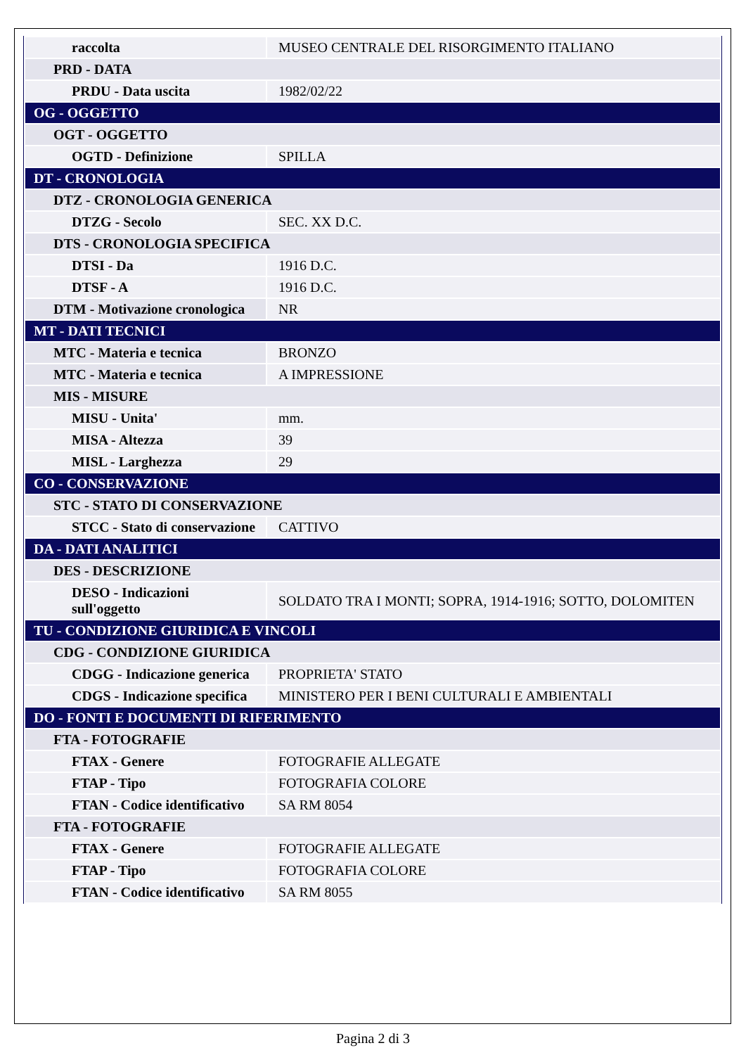| raccolta | MUSEO CENTRALE DEL RISORGIMENTO ITALIANO |
| PRD - DATA | |
| PRDU - Data uscita | 1982/02/22 |
| OG - OGGETTO | |
| OGT - OGGETTO | |
| OGTD - Definizione | SPILLA |
| DT - CRONOLOGIA | |
| DTZ - CRONOLOGIA GENERICA | |
| DTZG - Secolo | SEC. XX D.C. |
| DTS - CRONOLOGIA SPECIFICA | |
| DTSI - Da | 1916 D.C. |
| DTSF - A | 1916 D.C. |
| DTM - Motivazione cronologica | NR |
| MT - DATI TECNICI | |
| MTC - Materia e tecnica | BRONZO |
| MTC - Materia e tecnica | A IMPRESSIONE |
| MIS - MISURE | |
| MISU - Unita' | mm. |
| MISA - Altezza | 39 |
| MISL - Larghezza | 29 |
| CO - CONSERVAZIONE | |
| STC - STATO DI CONSERVAZIONE | |
| STCC - Stato di conservazione | CATTIVO |
| DA - DATI ANALITICI | |
| DES - DESCRIZIONE | |
| DESO - Indicazioni sull'oggetto | SOLDATO TRA I MONTI; SOPRA, 1914-1916; SOTTO, DOLOMITEN |
| TU - CONDIZIONE GIURIDICA E VINCOLI | |
| CDG - CONDIZIONE GIURIDICA | |
| CDGG - Indicazione generica | PROPRIETA' STATO |
| CDGS - Indicazione specifica | MINISTERO PER I BENI CULTURALI E AMBIENTALI |
| DO - FONTI E DOCUMENTI DI RIFERIMENTO | |
| FTA - FOTOGRAFIE | |
| FTAX - Genere | FOTOGRAFIE ALLEGATE |
| FTAP - Tipo | FOTOGRAFIA COLORE |
| FTAN - Codice identificativo | SA RM 8054 |
| FTA - FOTOGRAFIE | |
| FTAX - Genere | FOTOGRAFIE ALLEGATE |
| FTAP - Tipo | FOTOGRAFIA COLORE |
| FTAN - Codice identificativo | SA RM 8055 |
Pagina 2 di 3